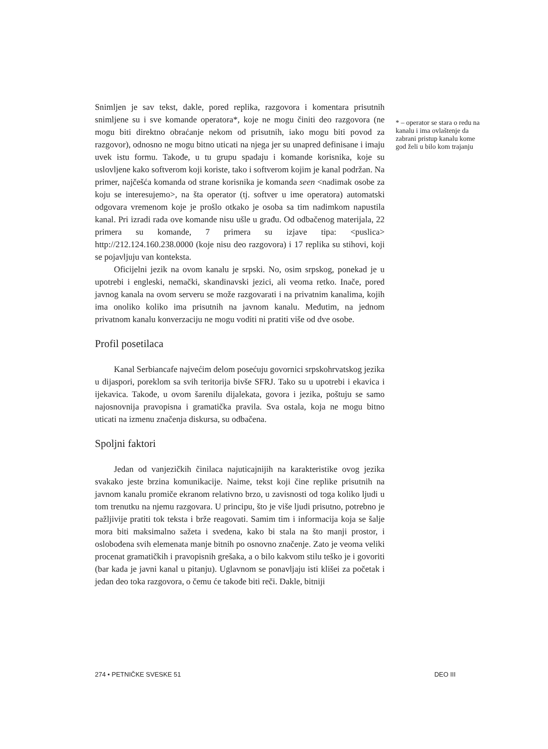Snimljen je sav tekst, dakle, pored replika, razgovora i komentara prisutnih snimljene su i sve komande operatora*, koje ne mogu činiti deo razgovora (ne mogu biti direktno obraćanje nekom od prisutnih, iako mogu biti povod za razgovor), odnosno ne mogu bitno uticati na njega jer su unapred definisane i imaju uvek istu formu. Takođe, u tu grupu spadaju i komande korisnika, koje su uslovljene kako softverom koji koriste, tako i softverom kojim je kanal podržan. Na primer, najčešća komanda od strane korisnika je komanda seen <nadimak osobe za koju se interesujemo>, na šta operator (tj. softver u ime operatora) automatski odgovara vremenom koje je prošlo otkako je osoba sa tim nadimkom napustila kanal. Pri izradi rada ove komande nisu ušle u građu. Od odbačenog materijala, 22 primera su komande, 7 primera su izjave tipa: <puslica> http://212.124.160.238.0000 (koje nisu deo razgovora) i 17 replika su stihovi, koji se pojavljuju van konteksta.
Oficijelni jezik na ovom kanalu je srpski. No, osim srpskog, ponekad je u upotrebi i engleski, nemački, skandinavski jezici, ali veoma retko. Inače, pored javnog kanala na ovom serveru se može razgovarati i na privatnim kanalima, kojih ima onoliko koliko ima prisutnih na javnom kanalu. Međutim, na jednom privatnom kanalu konverzaciju ne mogu voditi ni pratiti više od dve osobe.
Profil posetilaca
Kanal Serbiancafe najvećim delom posećuju govornici srpskohrvatskog jezika u dijaspori, poreklom sa svih teritorija bivše SFRJ. Tako su u upotrebi i ekavica i ijekavica. Takođe, u ovom šarenilu dijalekata, govora i jezika, poštuju se samo najosnovnija pravopisna i gramatička pravila. Sva ostala, koja ne mogu bitno uticati na izmenu značenja diskursa, su odbačena.
Spoljni faktori
Jedan od vanjezičkih činilaca najuticajnijih na karakteristike ovog jezika svakako jeste brzina komunikacije. Naime, tekst koji čine replike prisutnih na javnom kanalu promiče ekranom relativno brzo, u zavisnosti od toga koliko ljudi u tom trenutku na njemu razgovara. U principu, što je više ljudi prisutno, potrebno je pažljivije pratiti tok teksta i brže reagovati. Samim tim i informacija koja se šalje mora biti maksimalno sažeta i svedena, kako bi stala na što manji prostor, i oslobođena svih elemenata manje bitnih po osnovno značenje. Zato je veoma veliki procenat gramatičkih i pravopisnih grešaka, a o bilo kakvom stilu teško je i govoriti (bar kada je javni kanal u pitanju). Uglavnom se ponavljaju isti klišei za početak i jedan deo toka razgovora, o čemu će takođe biti reči. Dakle, bitniji
* – operator se stara o redu na kanalu i ima ovlaštenje da zabrani pristup kanalu kome god želi u bilo kom trajanju
274 • PETNIČKE SVESKE 51 DEO III